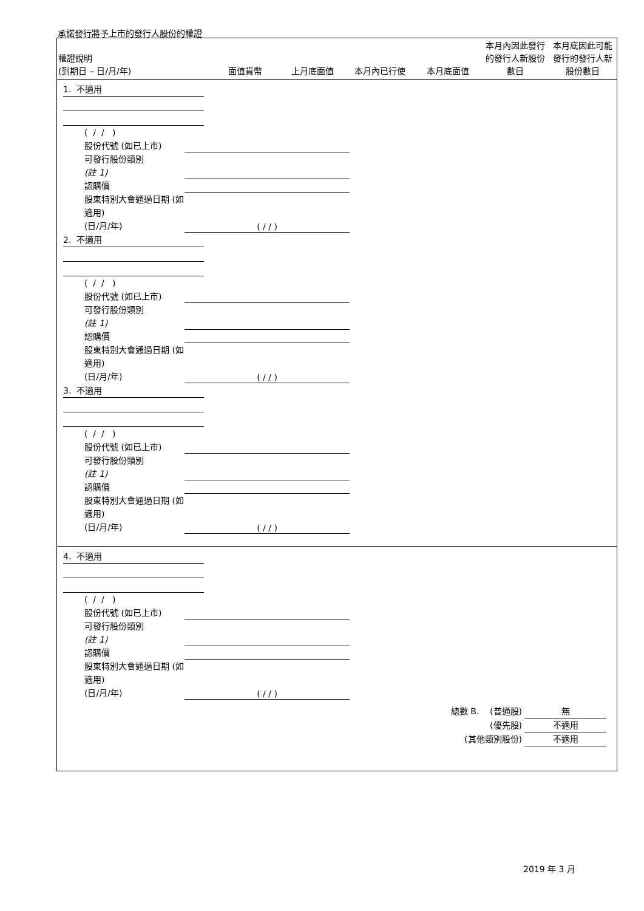承諾發行將予上市的發行人股份的權證
| 權證說明 (到期日 – 日/月/年) | 面值貨幣 | 上月底面值 | 本月內已行使 | 本月底面值 | 本月內因此發行的發行人新股份數目 | 本月底因此可能發行的發行人新股份數目 |
| --- | --- | --- | --- | --- | --- | --- |
1. 不適用
( / / )
股份代號 (如已上市)
可發行股份類別
(註 1)
認購價
股東特別大會通過日期 (如適用)
(日/月/年) ( / / )
2. 不適用
( / / )
股份代號 (如已上市)
可發行股份類別
(註 1)
認購價
股東特別大會通過日期 (如適用)
(日/月/年) ( / / )
3. 不適用
( / / )
股份代號 (如已上市)
可發行股份類別
(註 1)
認購價
股東特別大會通過日期 (如適用)
(日/月/年) ( / / )
4. 不適用
( / / )
股份代號 (如已上市)
可發行股份類別
(註 1)
認購價
股東特別大會通過日期 (如適用)
(日/月/年) ( / / )
總數 B. (普通股) 無
(優先股) 不適用
(其他類別股份) 不適用
2019 年 3 月